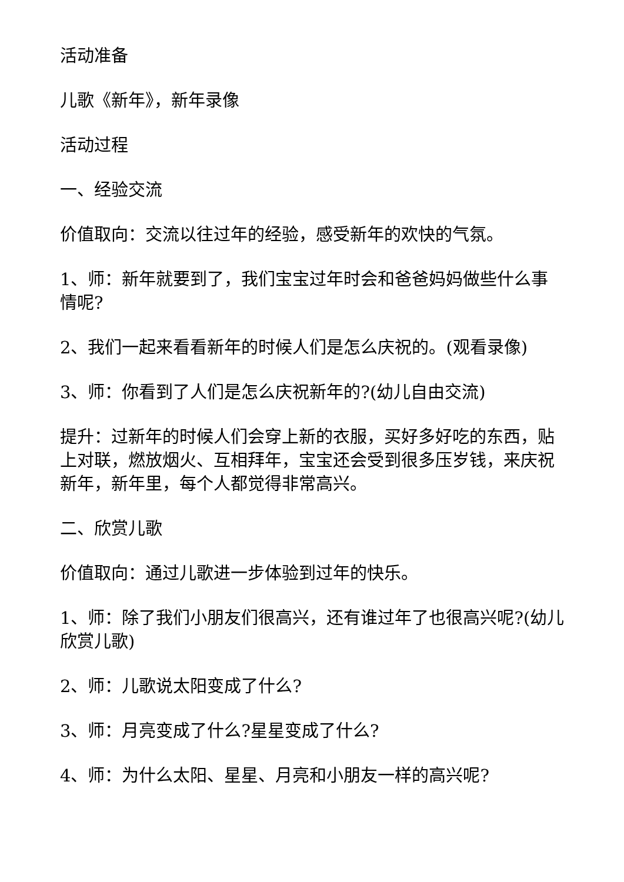活动准备
儿歌《新年》，新年录像
活动过程
一、经验交流
价值取向：交流以往过年的经验，感受新年的欢快的气氛。
1、师：新年就要到了，我们宝宝过年时会和爸爸妈妈做些什么事情呢?
2、我们一起来看看新年的时候人们是怎么庆祝的。(观看录像)
3、师：你看到了人们是怎么庆祝新年的?(幼儿自由交流)
提升：过新年的时候人们会穿上新的衣服，买好多好吃的东西，贴上对联，燃放烟火、互相拜年，宝宝还会受到很多压岁钱，来庆祝新年，新年里，每个人都觉得非常高兴。
二、欣赏儿歌
价值取向：通过儿歌进一步体验到过年的快乐。
1、师：除了我们小朋友们很高兴，还有谁过年了也很高兴呢?(幼儿欣赏儿歌)
2、师：儿歌说太阳变成了什么?
3、师：月亮变成了什么?星星变成了什么?
4、师：为什么太阳、星星、月亮和小朋友一样的高兴呢?